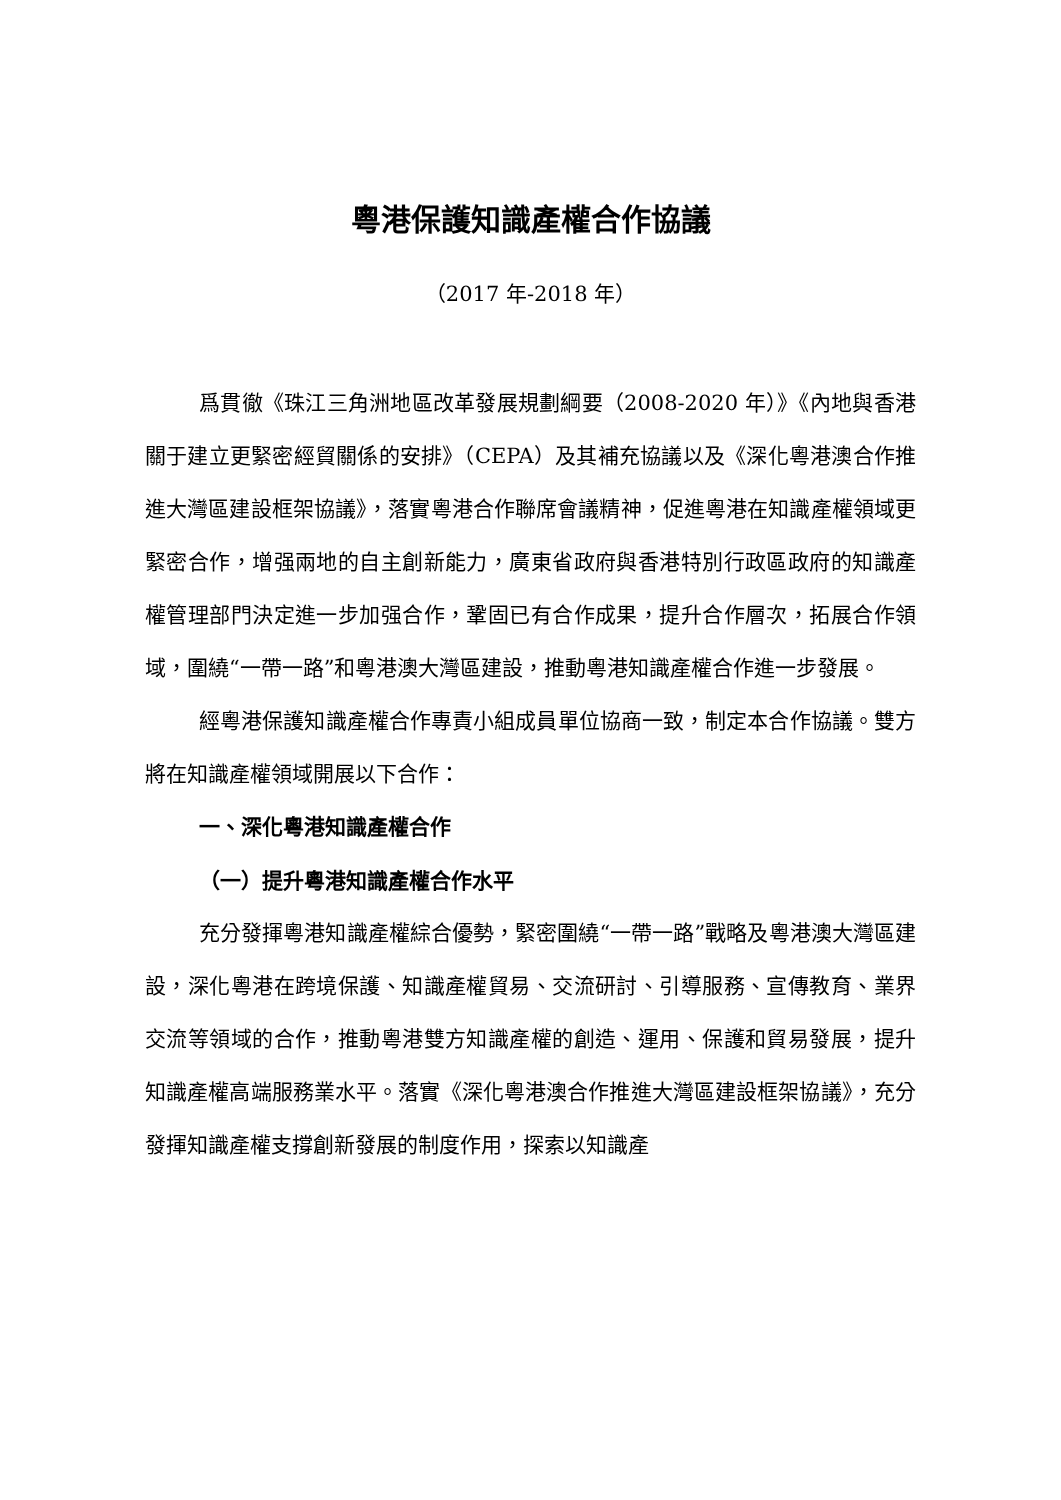粵港保護知識產權合作協議
（2017 年-2018 年）
爲貫徹《珠江三角洲地區改革發展規劃綱要（2008-2020 年）》《內地與香港關于建立更緊密經貿關係的安排》（CEPA）及其補充協議以及《深化粵港澳合作推進大灣區建設框架協議》，落實粵港合作聯席會議精神，促進粵港在知識產權領域更緊密合作，增强兩地的自主創新能力，廣東省政府與香港特別行政區政府的知識產權管理部門決定進一步加强合作，鞏固已有合作成果，提升合作層次，拓展合作領域，圍繞“一帶一路”和粵港澳大灣區建設，推動粵港知識產權合作進一步發展。
經粵港保護知識產權合作專責小組成員單位協商一致，制定本合作協議。雙方將在知識產權領域開展以下合作：
一、深化粵港知識產權合作
（一）提升粵港知識產權合作水平
充分發揮粵港知識產權綜合優勢，緊密圍繞“一帶一路”戰略及粵港澳大灣區建設，深化粵港在跨境保護、知識產權貿易、交流研討、引導服務、宣傳教育、業界交流等領域的合作，推動粵港雙方知識產權的創造、運用、保護和貿易發展，提升知識產權高端服務業水平。落實《深化粵港澳合作推進大灣區建設框架協議》，充分發揮知識產權支撐創新發展的制度作用，探索以知識產